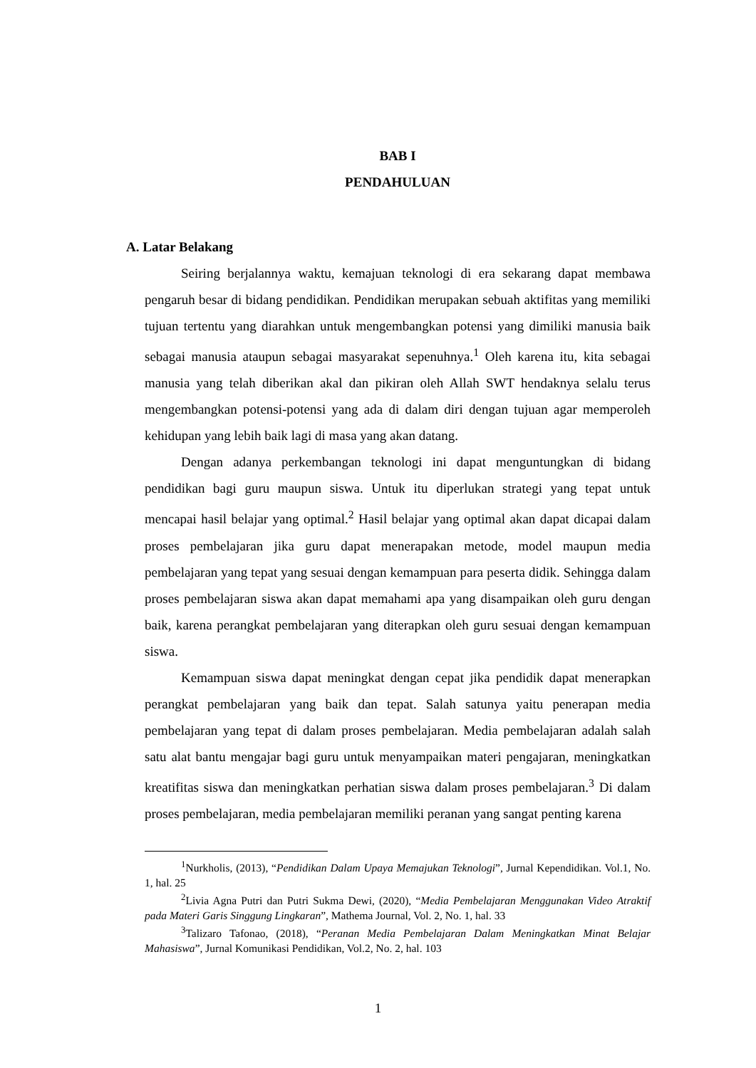BAB I
PENDAHULUAN
A. Latar Belakang
Seiring berjalannya waktu, kemajuan teknologi di era sekarang dapat membawa pengaruh besar di bidang pendidikan. Pendidikan merupakan sebuah aktifitas yang memiliki tujuan tertentu yang diarahkan untuk mengembangkan potensi yang dimiliki manusia baik sebagai manusia ataupun sebagai masyarakat sepenuhnya.<sup>1</sup> Oleh karena itu, kita sebagai manusia yang telah diberikan akal dan pikiran oleh Allah SWT hendaknya selalu terus mengembangkan potensi-potensi yang ada di dalam diri dengan tujuan agar memperoleh kehidupan yang lebih baik lagi di masa yang akan datang.
Dengan adanya perkembangan teknologi ini dapat menguntungkan di bidang pendidikan bagi guru maupun siswa. Untuk itu diperlukan strategi yang tepat untuk mencapai hasil belajar yang optimal.<sup>2</sup> Hasil belajar yang optimal akan dapat dicapai dalam proses pembelajaran jika guru dapat menerapakan metode, model maupun media pembelajaran yang tepat yang sesuai dengan kemampuan para peserta didik. Sehingga dalam proses pembelajaran siswa akan dapat memahami apa yang disampaikan oleh guru dengan baik, karena perangkat pembelajaran yang diterapkan oleh guru sesuai dengan kemampuan siswa.
Kemampuan siswa dapat meningkat dengan cepat jika pendidik dapat menerapkan perangkat pembelajaran yang baik dan tepat. Salah satunya yaitu penerapan media pembelajaran yang tepat di dalam proses pembelajaran. Media pembelajaran adalah salah satu alat bantu mengajar bagi guru untuk menyampaikan materi pengajaran, meningkatkan kreatifitas siswa dan meningkatkan perhatian siswa dalam proses pembelajaran.<sup>3</sup> Di dalam proses pembelajaran, media pembelajaran memiliki peranan yang sangat penting karena
<sup>1</sup> Nurkholis, (2013), “Pendidikan Dalam Upaya Memajukan Teknologi”, Jurnal Kependidikan. Vol.1, No. 1, hal. 25
<sup>2</sup> Livia Agna Putri dan Putri Sukma Dewi, (2020), “Media Pembelajaran Menggunakan Video Atraktif pada Materi Garis Singgung Lingkaran”, Mathema Journal, Vol. 2, No. 1, hal. 33
<sup>3</sup> Talizaro Tafonao, (2018), “Peranan Media Pembelajaran Dalam Meningkatkan Minat Belajar Mahasiswa”, Jurnal Komunikasi Pendidikan, Vol.2, No. 2, hal. 103
1